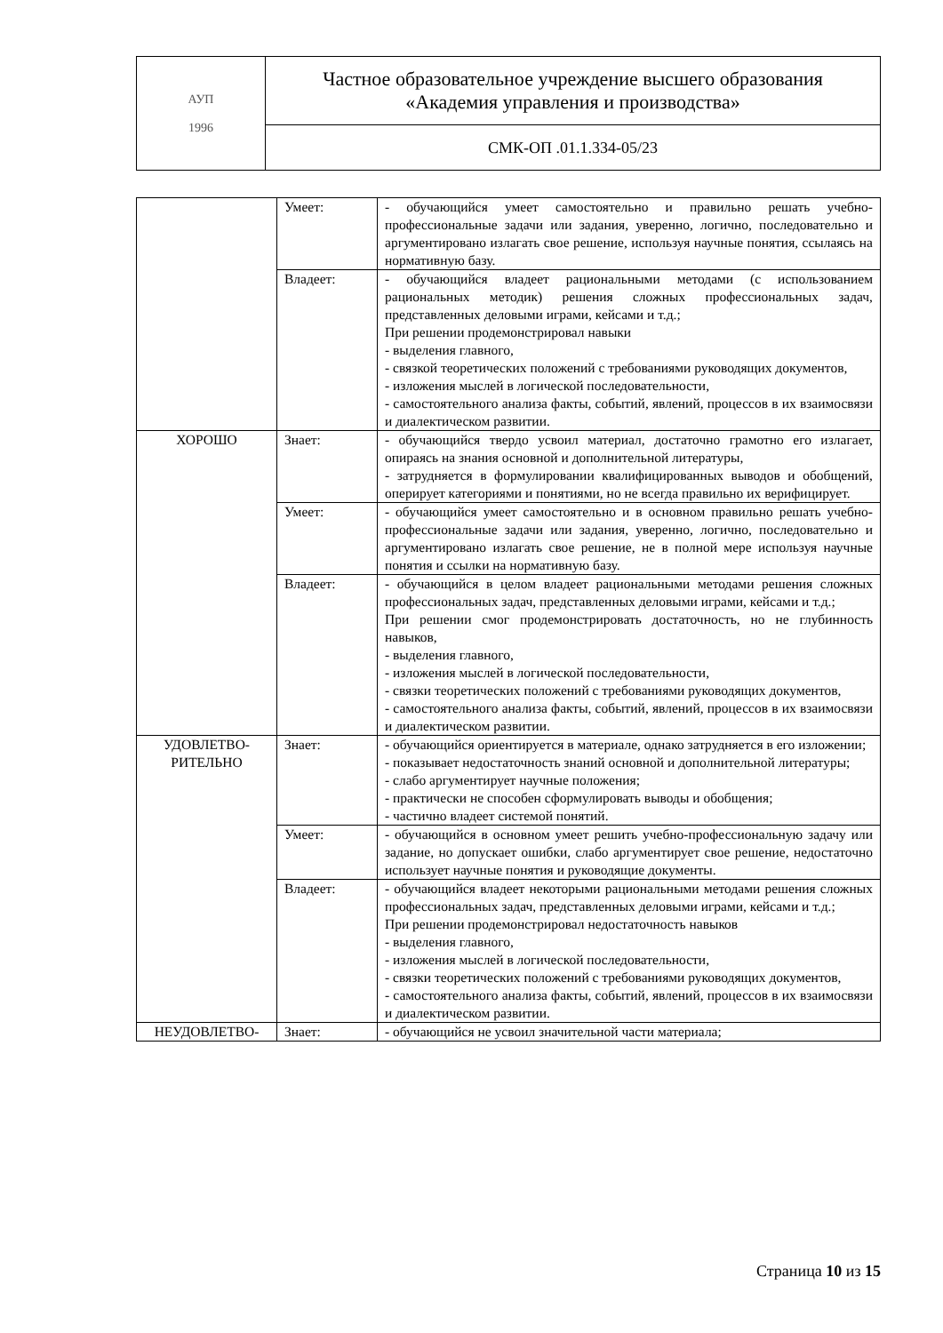| АУП 1996 | Частное образовательное учреждение высшего образования «Академия управления и производства» |
| | СМК-ОП .01.1.334-05/23 |
| | Умеет: | - обучающийся умеет самостоятельно и правильно решать учебно-профессиональные задачи или задания, уверенно, логично, последовательно и аргументировано излагать свое решение, используя научные понятия, ссылаясь на нормативную базу. |
| | Владеет: | - обучающийся владеет рациональными методами (с использованием рациональных методик) решения сложных профессиональных задач, представленных деловыми играми, кейсами и т.д.; При решении продемонстрировал навыки - выделения главного, - связкой теоретических положений с требованиями руководящих документов, - изложения мыслей в логической последовательности, - самостоятельного анализа факты, событий, явлений, процессов в их взаимосвязи и диалектическом развитии. |
| ХОРОШО | Знает: | - обучающийся твердо усвоил материал, достаточно грамотно его излагает, опираясь на знания основной и дополнительной литературы, - затрудняется в формулировании квалифицированных выводов и обобщений, оперирует категориями и понятиями, но не всегда правильно их верифицирует. |
| | Умеет: | - обучающийся умеет самостоятельно и в основном правильно решать учебно-профессиональные задачи или задания, уверенно, логично, последовательно и аргументировано излагать свое решение, не в полной мере используя научные понятия и ссылки на нормативную базу. |
| | Владеет: | - обучающийся в целом владеет рациональными методами решения сложных профессиональных задач, представленных деловыми играми, кейсами и т.д.; При решении смог продемонстрировать достаточность, но не глубинность навыков, - выделения главного, - изложения мыслей в логической последовательности, - связки теоретических положений с требованиями руководящих документов, - самостоятельного анализа факты, событий, явлений, процессов в их взаимосвязи и диалектическом развитии. |
| УДОВЛЕТВО- РИТЕЛЬНО | Знает: | - обучающийся ориентируется в материале, однако затрудняется в его изложении; - показывает недостаточность знаний основной и дополнительной литературы; - слабо аргументирует научные положения; - практически не способен сформулировать выводы и обобщения; - частично владеет системой понятий. |
| | Умеет: | - обучающийся в основном умеет решить учебно-профессиональную задачу или задание, но допускает ошибки, слабо аргументирует свое решение, недостаточно использует научные понятия и руководящие документы. |
| | Владеет: | - обучающийся владеет некоторыми рациональными методами решения сложных профессиональных задач, представленных деловыми играми, кейсами и т.д.; При решении продемонстрировал недостаточность навыков - выделения главного, - изложения мыслей в логической последовательности, - связки теоретических положений с требованиями руководящих документов, - самостоятельного анализа факты, событий, явлений, процессов в их взаимосвязи и диалектическом развитии. |
| НЕУДОВЛЕТВО- | Знает: | - обучающийся не усвоил значительной части материала; |
Страница 10 из 15